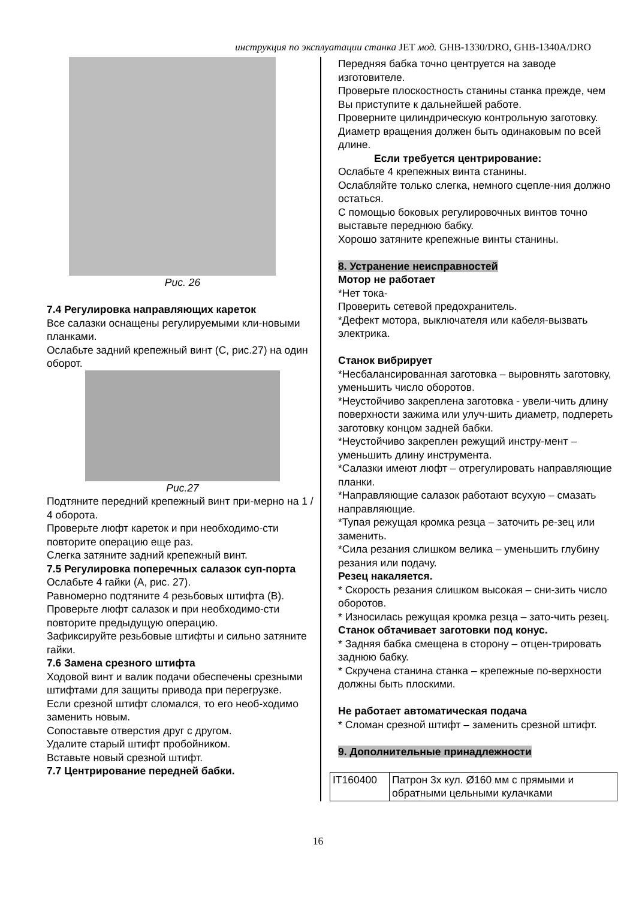инструкция по эксплуатации станка JET мод. GHB-1330/DRO, GHB-1340A/DRO
Рис. 26
7.4 Регулировка направляющих кареток
Все салазки оснащены регулируемыми кли-новыми планками.
Ослабьте задний крепежный винт (С, рис.27) на один оборот.
Рис.27
Подтяните передний крепежный винт при-мерно на 1 / 4 оборота.
Проверьте люфт кареток и при необходимо-сти повторите операцию еще раз.
Слегка затяните задний крепежный винт.
7.5 Регулировка поперечных салазок суп-порта
Ослабьте 4 гайки (А, рис. 27).
Равномерно подтяните 4 резьбовых штифта (В).
Проверьте люфт салазок и при необходимо-сти повторите предыдущую операцию.
Зафиксируйте резьбовые штифты и сильно затяните гайки.
7.6 Замена срезного штифта
Ходовой винт и валик подачи обеспечены срезными штифтами для защиты привода при перегрузке.
Если срезной штифт сломался, то его необ-ходимо заменить новым.
Сопоставьте отверстия друг с другом.
Удалите старый штифт пробойником.
Вставьте новый срезной штифт.
7.7 Центрирование передней бабки.
Передняя бабка точно центруется на заводе изготовителе.
Проверьте плоскостность станины станка прежде, чем Вы приступите к дальнейшей работе.
Проверните цилиндрическую контрольную заготовку. Диаметр вращения должен быть одинаковым по всей длине.
Если требуется центрирование:
Ослабьте 4 крепежных винта станины.
Ослабляйте только слегка, немного сцепле-ния должно остаться.
С помощью боковых регулировочных винтов точно выставьте переднюю бабку.
Хорошо затяните крепежные винты станины.
8. Устранение неисправностей
Мотор не работает
*Нет тока-
Проверить сетевой предохранитель.
*Дефект мотора, выключателя или кабеля-вызвать электрика.
Станок вибрирует
*Несбалансированная заготовка – выровнять заготовку, уменьшить число оборотов.
*Неустойчиво закреплена заготовка - увели-чить длину поверхности зажима или улуч-шить диаметр, подпереть заготовку концом задней бабки.
*Неустойчиво закреплен режущий инстру-мент – уменьшить длину инструмента.
*Салазки имеют люфт – отрегулировать направляющие планки.
*Направляющие салазок работают всухую – смазать направляющие.
*Тупая режущая кромка резца – заточить ре-зец или заменить.
*Сила резания слишком велика – уменьшить глубину резания или подачу.
Резец накаляется.
* Скорость резания слишком высокая – сни-зить число оборотов.
* Износилась режущая кромка резца – зато-чить резец.
Станок обтачивает заготовки под конус.
* Задняя бабка смещена в сторону – отцен-трировать заднюю бабку.
* Скручена станина станка – крепежные по-верхности должны быть плоскими.
Не работает автоматическая подача
* Сломан срезной штифт – заменить срезной штифт.
9. Дополнительные принадлежности
| IT160400 | Патрон 3х кул. Ø160 мм с прямыми и обратными цельными кулачками |
16